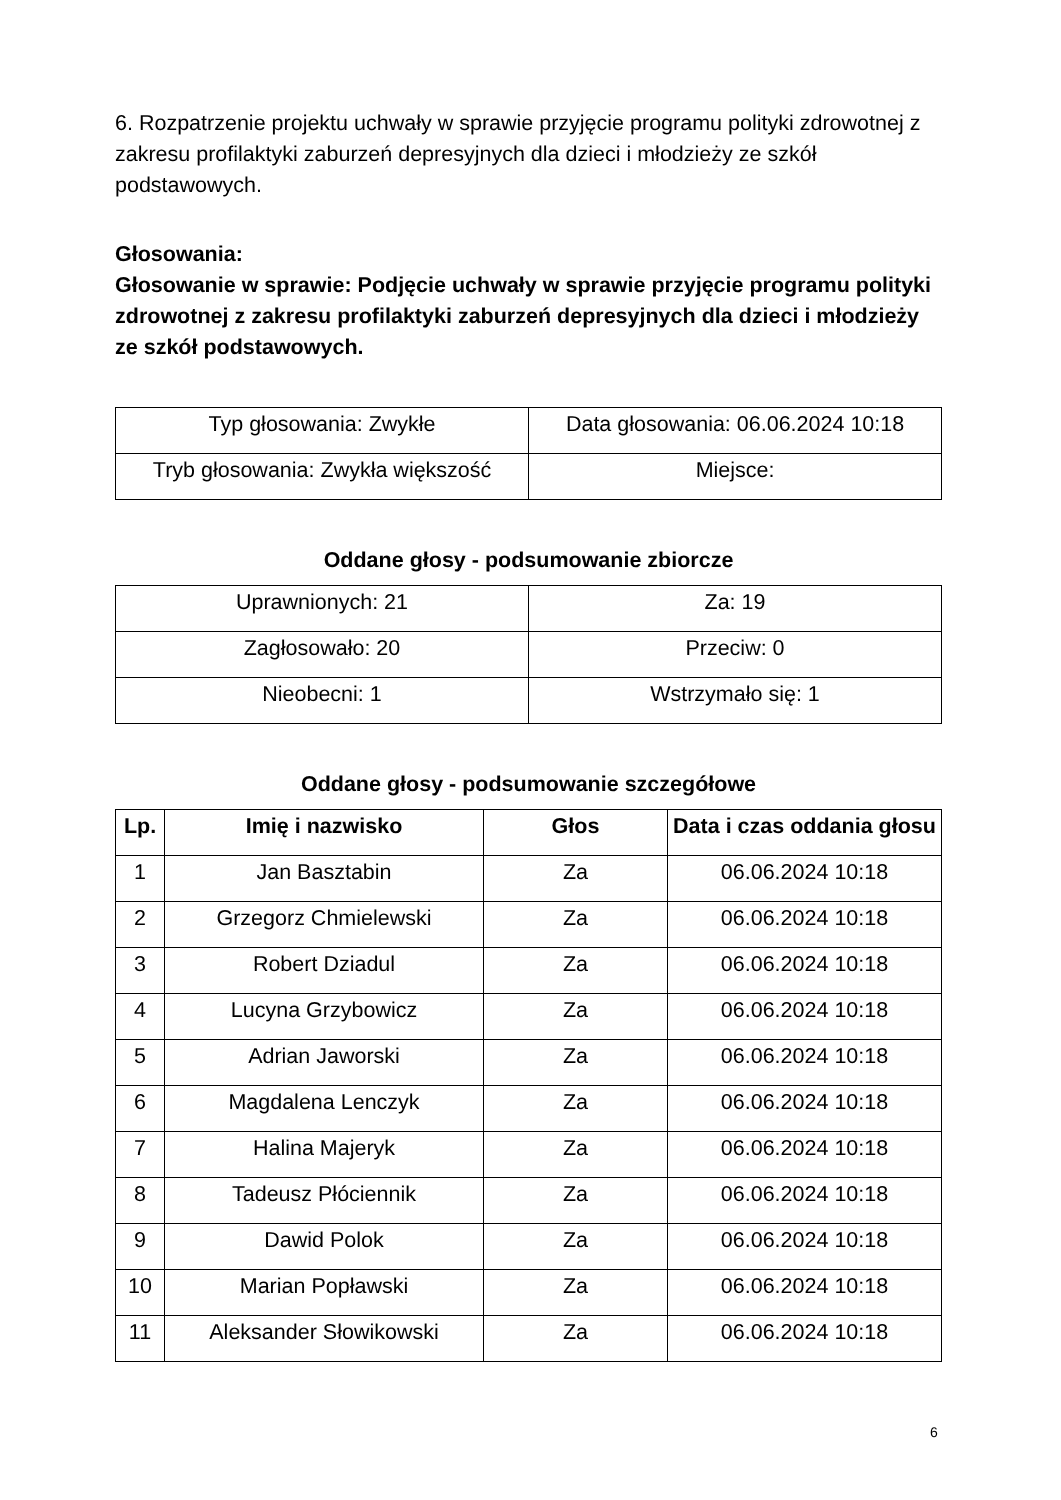6. Rozpatrzenie projektu uchwały w sprawie przyjęcie programu polityki zdrowotnej z zakresu profilaktyki zaburzeń depresyjnych dla dzieci i młodzieży ze szkół podstawowych.
Głosowania:
Głosowanie w sprawie: Podjęcie uchwały w sprawie przyjęcie programu polityki zdrowotnej z zakresu profilaktyki zaburzeń depresyjnych dla dzieci i młodzieży ze szkół podstawowych.
| Typ głosowania: Zwykłe | Data głosowania: 06.06.2024 10:18 |
| Tryb głosowania: Zwykła większość | Miejsce: |
Oddane głosy - podsumowanie zbiorcze
| Uprawnionych: 21 | Za: 19 |
| Zagłosowało: 20 | Przeciw: 0 |
| Nieobecni: 1 | Wstrzymało się: 1 |
Oddane głosy - podsumowanie szczegółowe
| Lp. | Imię i nazwisko | Głos | Data i czas oddania głosu |
| --- | --- | --- | --- |
| 1 | Jan Basztabin | Za | 06.06.2024 10:18 |
| 2 | Grzegorz Chmielewski | Za | 06.06.2024 10:18 |
| 3 | Robert Dziadul | Za | 06.06.2024 10:18 |
| 4 | Lucyna Grzybowicz | Za | 06.06.2024 10:18 |
| 5 | Adrian Jaworski | Za | 06.06.2024 10:18 |
| 6 | Magdalena Lenczyk | Za | 06.06.2024 10:18 |
| 7 | Halina Majeryk | Za | 06.06.2024 10:18 |
| 8 | Tadeusz Płóciennik | Za | 06.06.2024 10:18 |
| 9 | Dawid Polok | Za | 06.06.2024 10:18 |
| 10 | Marian Popławski | Za | 06.06.2024 10:18 |
| 11 | Aleksander Słowikowski | Za | 06.06.2024 10:18 |
6